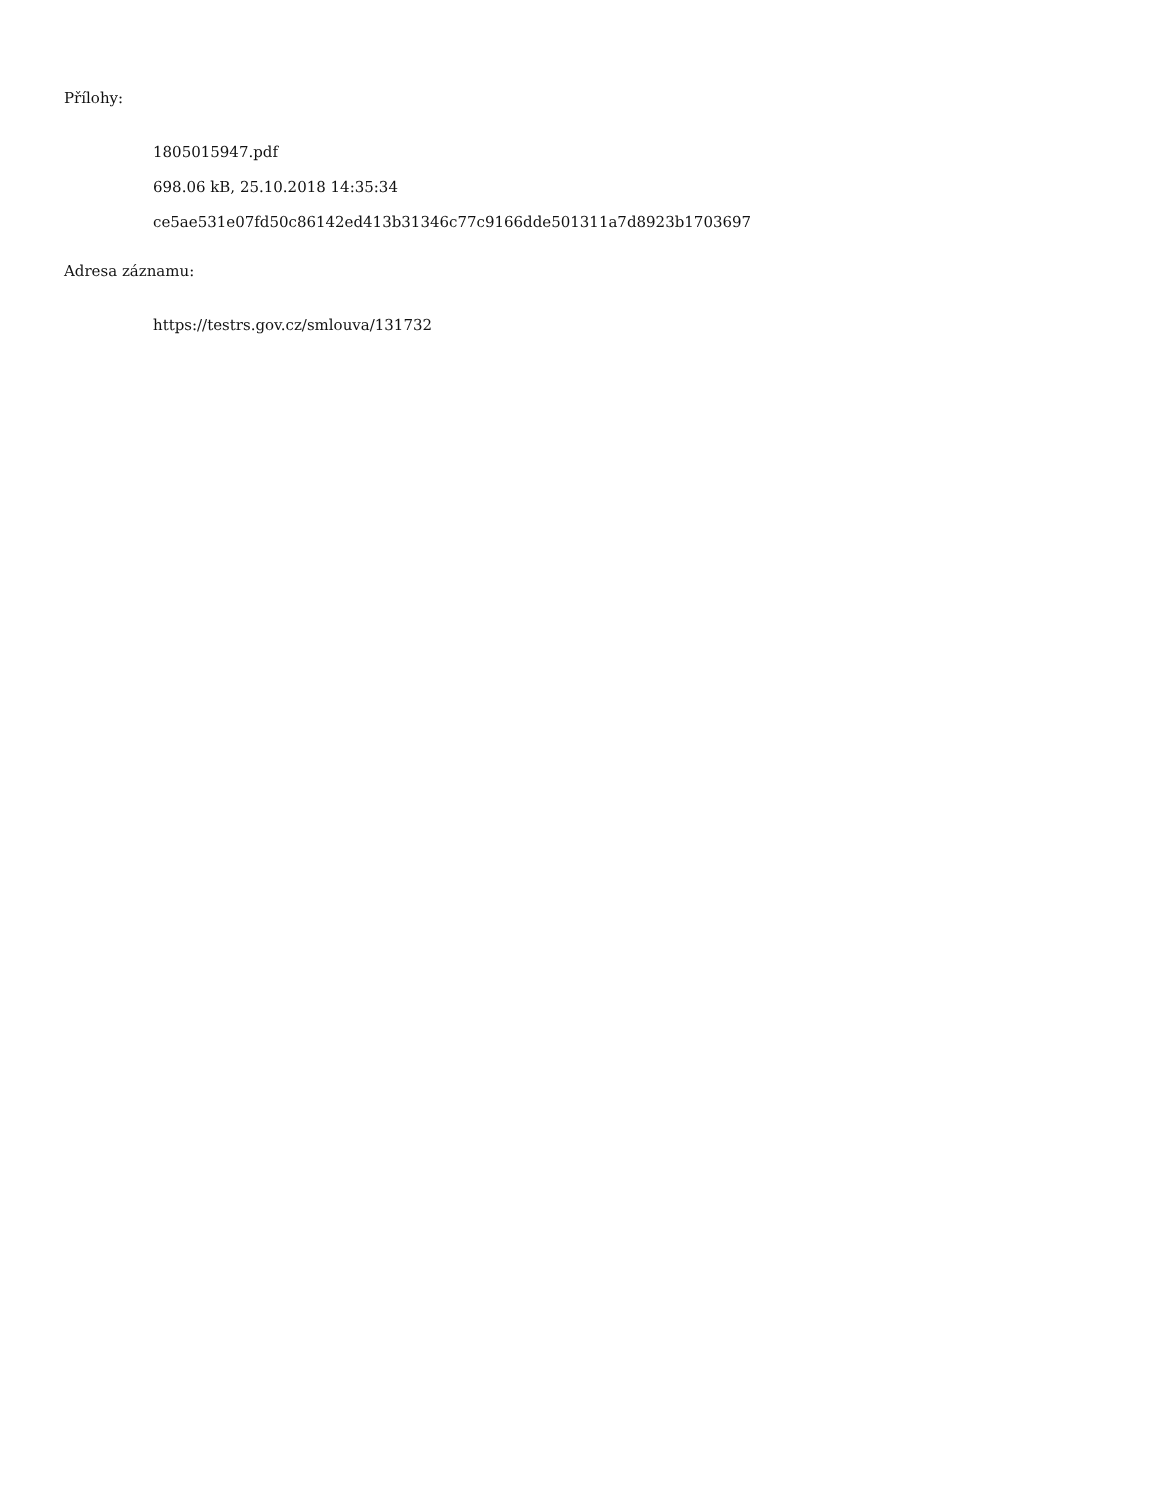Přílohy:
1805015947.pdf
698.06 kB, 25.10.2018 14:35:34
ce5ae531e07fd50c86142ed413b31346c77c9166dde501311a7d8923b1703697
Adresa záznamu:
https://testrs.gov.cz/smlouva/131732